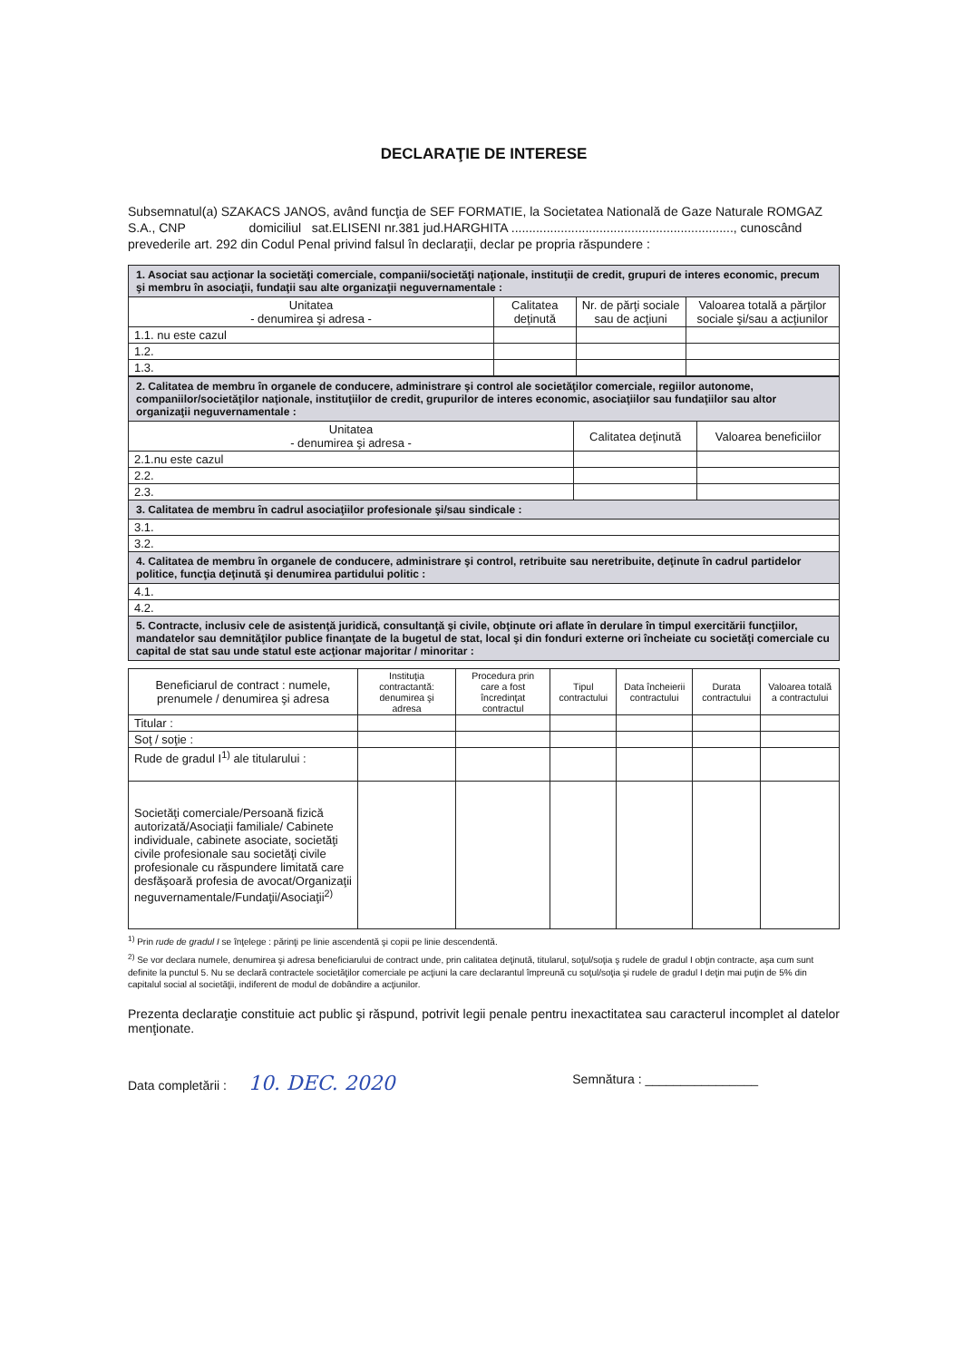DECLARAŢIE DE INTERESE
Subsemnatul(a) SZAKACS JANOS, având funcţia de SEF FORMATIE, la Societatea Natională de Gaze Naturale ROMGAZ S.A., CNP domiciliul sat.ELISENI nr.381 jud.HARGHITA ..............................................................., cunoscând prevederile art. 292 din Codul Penal privind falsul în declaraţii, declar pe propria răspundere :
| 1. Asociat sau acţionar la societăţi comerciale, companii/societăţi naţionale, instituţii de credit, grupuri de interes economic, precum şi membru în asociaţii, fundaţii sau alte organizaţii neguvernamentale : | | | |
| Unitatea - denumirea şi adresa - | Calitatea deţinută | Nr. de părţi sociale sau de acţiuni | Valoarea totală a părţilor sociale şi/sau a acţiunilor |
| 1.1. nu este cazul | | | |
| 1.2. | | | |
| 1.3. | | | |
| 2. Calitatea de membru în organele de conducere, administrare şi control ale societăţilor comerciale, regiilor autonome, companiilor/societăţilor naţionale, instituţiilor de credit, grupurilor de interes economic, asociaţiilor sau fundaţiilor sau altor organizaţii neguvernamentale : | | |
| Unitatea - denumirea şi adresa - | Calitatea deţinută | Valoarea beneficiilor |
| 2.1.nu este cazul | | |
| 2.2. | | |
| 2.3. | | |
| 3. Calitatea de membru în cadrul asociaţiilor profesionale şi/sau sindicale : | | |
| 3.1. | | |
| 3.2. | | |
| 4. Calitatea de membru în organele de conducere, administrare şi control, retribuite sau neretribuite, deţinute în cadrul partidelor politice, funcţia deţinută şi denumirea partidului politic : | | |
| 4.1. | | |
| 4.2. | | |
| 5. Contracte, inclusiv cele de asistenţă juridică, consultanţă şi civile, obţinute ori aflate în derulare în timpul exercitării funcţiilor, mandatelor sau demnităţilor publice finanţate de la bugetul de stat, local şi din fonduri externe ori încheiate cu societăţi comerciale cu capital de stat sau unde statul este acţionar majoritar / minoritar : | | |
| Beneficiarul de contract : numele, prenumele / denumirea şi adresa | Instituţia contractantă: denumirea şi adresa | Procedura prin care a fost încredinţat contractul | Tipul contractului | Data încheierii contractului | Durata contractului | Valoarea totală a contractului |
| --- | --- | --- | --- | --- | --- | --- |
| Titular : | | | | | | |
| Soţ / soţie : | | | | | | |
| Rude de gradul I<sup>1)</sup> ale titularului : | | | | | | |
| Societăţi comerciale/Persoană fizică autorizată/Asociaţii familiale/ Cabinete individuale, cabinete asociate, societăţi civile profesionale sau societăţi civile profesionale cu răspundere limitată care desfăşoară profesia de avocat/Organizaţii neguvernamentale/Fundaţii/Asociaţii<sup>2)</sup> | | | | | | |
<sup>1)</sup> Prin rude de gradul I se înţelege : părinţi pe linie ascendentă şi copii pe linie descendentă.
<sup>2)</sup> Se vor declara numele, denumirea şi adresa beneficiarului de contract unde, prin calitatea deţinută, titularul, soţul/soţia ş rudele de gradul I obţin contracte, aşa cum sunt definite la punctul 5. Nu se declară contractele societăţilor comerciale pe acţiuni la care declarantul împreună cu soţul/soţia şi rudele de gradul I deţin mai puţin de 5% din capitalul social al societăţii, indiferent de modul de dobândire a acţiunilor.
Prezenta declaraţie constituie act public şi răspund, potrivit legii penale pentru inexactitatea sau caracterul incomplet al datelor menţionate.
Data completării : 10. DEC. 2020
Semnătura : ________________